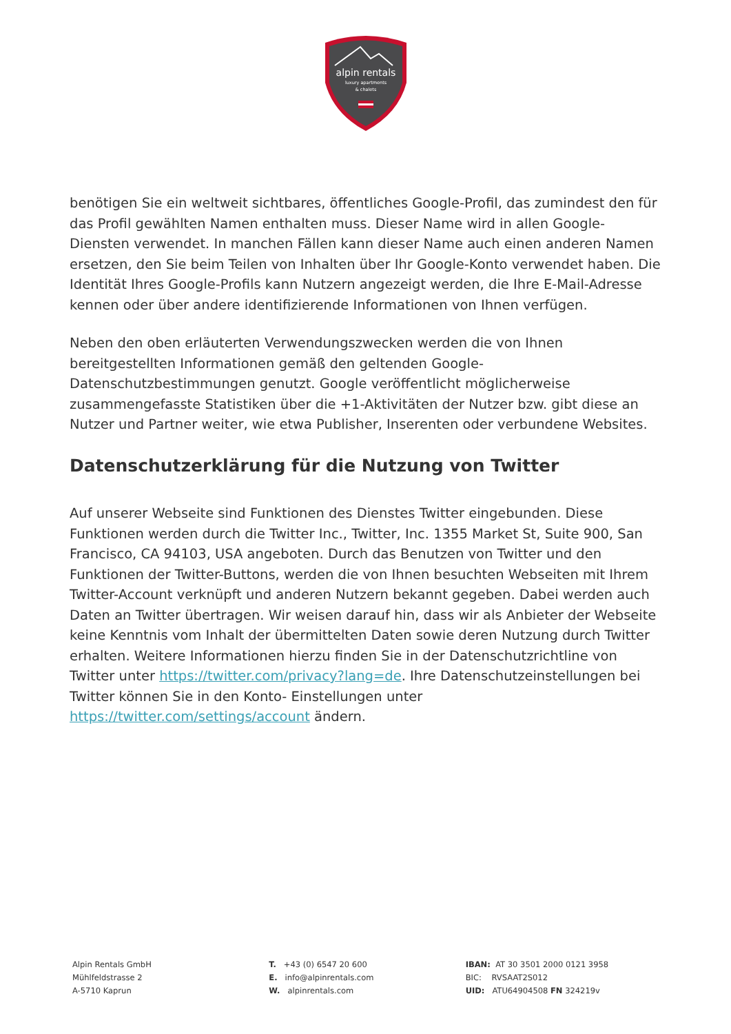alpin rentals
luxury apartments
& chalets
benötigen Sie ein weltweit sichtbares, öffentliches Google-Profil, das zumindest den für das Profil gewählten Namen enthalten muss. Dieser Name wird in allen Google- Diensten verwendet. In manchen Fällen kann dieser Name auch einen anderen Namen ersetzen, den Sie beim Teilen von Inhalten über Ihr Google-Konto verwendet haben. Die Identität Ihres Google-Profils kann Nutzern angezeigt werden, die Ihre E-Mail-Adresse kennen oder über andere identifizierende Informationen von Ihnen verfügen.
Neben den oben erläuterten Verwendungszwecken werden die von Ihnen bereitgestellten Informationen gemäß den geltenden Google-Datenschutzbestimmungen genutzt. Google veröffentlicht möglicherweise zusammengefasste Statistiken über die +1-Aktivitäten der Nutzer bzw. gibt diese an Nutzer und Partner weiter, wie etwa Publisher, Inserenten oder verbundene Websites.
Datenschutzerklärung für die Nutzung von Twitter
Auf unserer Webseite sind Funktionen des Dienstes Twitter eingebunden. Diese Funktionen werden durch die Twitter Inc., Twitter, Inc. 1355 Market St, Suite 900, San Francisco, CA 94103, USA angeboten. Durch das Benutzen von Twitter und den Funktionen der Twitter-Buttons, werden die von Ihnen besuchten Webseiten mit Ihrem Twitter-Account verknüpft und anderen Nutzern bekannt gegeben. Dabei werden auch Daten an Twitter übertragen. Wir weisen darauf hin, dass wir als Anbieter der Webseite keine Kenntnis vom Inhalt der übermittelten Daten sowie deren Nutzung durch Twitter erhalten. Weitere Informationen hierzu finden Sie in der Datenschutzrichtline von Twitter unter https://twitter.com/privacy?lang=de. Ihre Datenschutzeinstellungen bei Twitter können Sie in den Konto- Einstellungen unter https://twitter.com/settings/account ändern.
Alpin Rentals GmbH
Mühlfeldstrasse 2
A-5710 Kaprun
T. +43 (0) 6547 20 600
E. info@alpinrentals.com
W. alpinrentals.com
IBAN: AT 30 3501 2000 0121 3958
BIC: RVSAAT2S012
UID: ATU64904508 FN 324219v